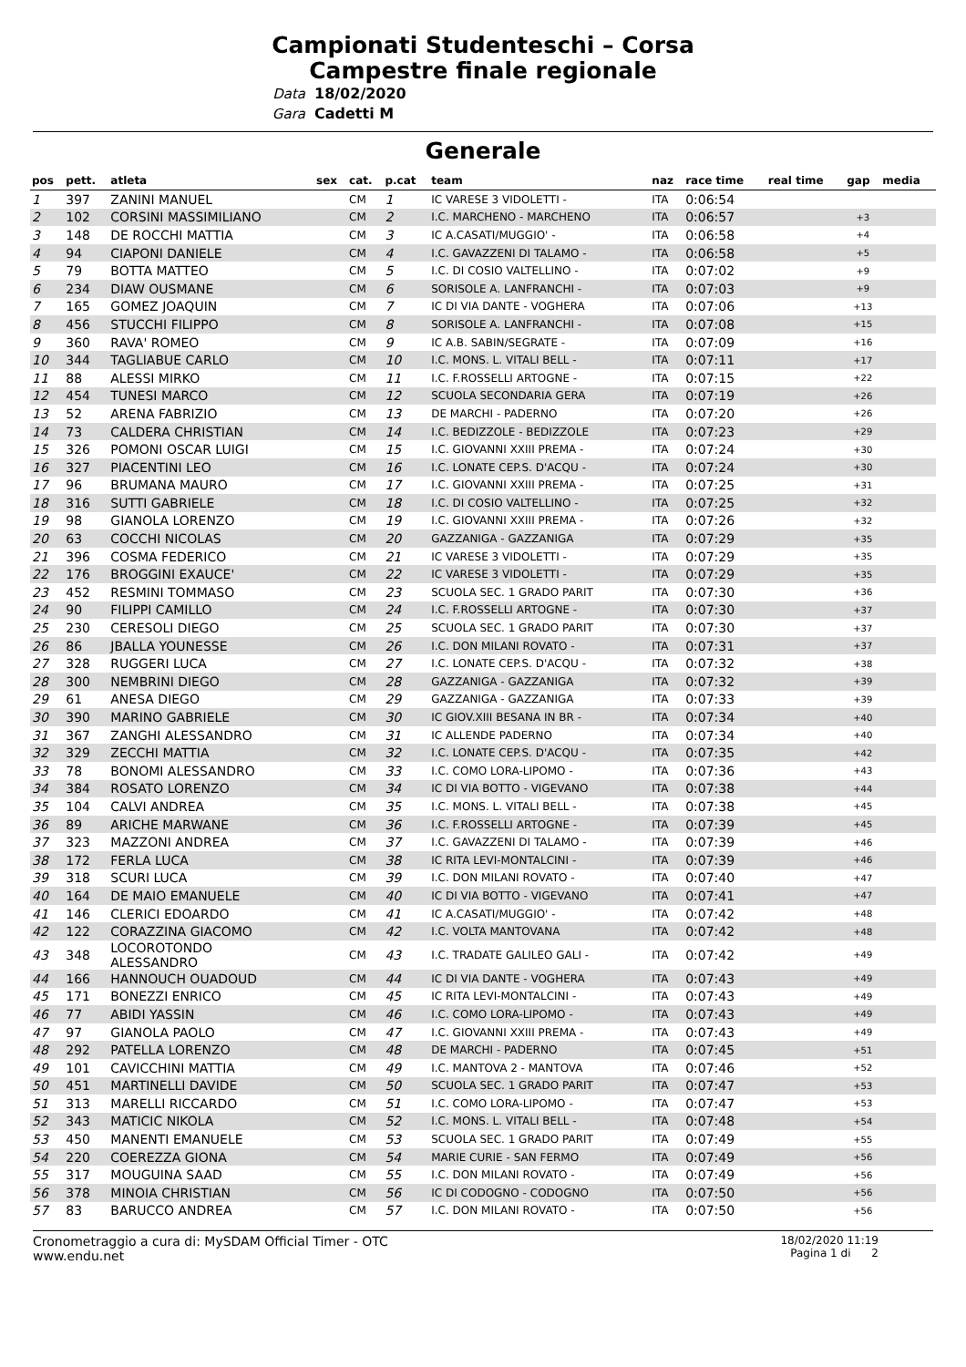Campionati Studenteschi – Corsa
Campestre finale regionale
Data 18/02/2020
Gara Cadetti M
Generale
| pos | pett. | atleta | sex | cat. | p.cat | team | naz | race time | real time | gap | media |
| --- | --- | --- | --- | --- | --- | --- | --- | --- | --- | --- | --- |
| 1 | 397 | ZANINI MANUEL | | CM | 1 | IC VARESE 3 VIDOLETTI - | ITA | 0:06:54 | | | |
| 2 | 102 | CORSINI MASSIMILIANO | | CM | 2 | I.C. MARCHENO - MARCHENO | ITA | 0:06:57 | | +3 | |
| 3 | 148 | DE ROCCHI MATTIA | | CM | 3 | IC A.CASATI/MUGGIO' - | ITA | 0:06:58 | | +4 | |
| 4 | 94 | CIAPONI DANIELE | | CM | 4 | I.C. GAVAZZENI DI TALAMO - | ITA | 0:06:58 | | +5 | |
| 5 | 79 | BOTTA MATTEO | | CM | 5 | I.C. DI COSIO VALTELLINO - | ITA | 0:07:02 | | +9 | |
| 6 | 234 | DIAW OUSMANE | | CM | 6 | SORISOLE A. LANFRANCHI - | ITA | 0:07:03 | | +9 | |
| 7 | 165 | GOMEZ JOAQUIN | | CM | 7 | IC DI VIA DANTE - VOGHERA | ITA | 0:07:06 | | +13 | |
| 8 | 456 | STUCCHI FILIPPO | | CM | 8 | SORISOLE A. LANFRANCHI - | ITA | 0:07:08 | | +15 | |
| 9 | 360 | RAVA' ROMEO | | CM | 9 | IC A.B. SABIN/SEGRATE - | ITA | 0:07:09 | | +16 | |
| 10 | 344 | TAGLIABUE CARLO | | CM | 10 | I.C. MONS. L. VITALI BELL - | ITA | 0:07:11 | | +17 | |
| 11 | 88 | ALESSI MIRKO | | CM | 11 | I.C. F.ROSSELLI ARTOGNE - | ITA | 0:07:15 | | +22 | |
| 12 | 454 | TUNESI MARCO | | CM | 12 | SCUOLA SECONDARIA GERA | ITA | 0:07:19 | | +26 | |
| 13 | 52 | ARENA FABRIZIO | | CM | 13 | DE MARCHI - PADERNO | ITA | 0:07:20 | | +26 | |
| 14 | 73 | CALDERA CHRISTIAN | | CM | 14 | I.C. BEDIZZOLE - BEDIZZOLE | ITA | 0:07:23 | | +29 | |
| 15 | 326 | POMONI OSCAR LUIGI | | CM | 15 | I.C. GIOVANNI XXIII PREMA - | ITA | 0:07:24 | | +30 | |
| 16 | 327 | PIACENTINI LEO | | CM | 16 | I.C. LONATE CEP.S. D'ACQU - | ITA | 0:07:24 | | +30 | |
| 17 | 96 | BRUMANA MAURO | | CM | 17 | I.C. GIOVANNI XXIII PREMA - | ITA | 0:07:25 | | +31 | |
| 18 | 316 | SUTTI GABRIELE | | CM | 18 | I.C. DI COSIO VALTELLINO - | ITA | 0:07:25 | | +32 | |
| 19 | 98 | GIANOLA LORENZO | | CM | 19 | I.C. GIOVANNI XXIII PREMA - | ITA | 0:07:26 | | +32 | |
| 20 | 63 | COCCHI NICOLAS | | CM | 20 | GAZZANIGA - GAZZANIGA | ITA | 0:07:29 | | +35 | |
| 21 | 396 | COSMA FEDERICO | | CM | 21 | IC VARESE 3 VIDOLETTI - | ITA | 0:07:29 | | +35 | |
| 22 | 176 | BROGGINI EXAUCE' | | CM | 22 | IC VARESE 3 VIDOLETTI - | ITA | 0:07:29 | | +35 | |
| 23 | 452 | RESMINI TOMMASO | | CM | 23 | SCUOLA SEC. 1 GRADO PARIT | ITA | 0:07:30 | | +36 | |
| 24 | 90 | FILIPPI CAMILLO | | CM | 24 | I.C. F.ROSSELLI ARTOGNE - | ITA | 0:07:30 | | +37 | |
| 25 | 230 | CERESOLI DIEGO | | CM | 25 | SCUOLA SEC. 1 GRADO PARIT | ITA | 0:07:30 | | +37 | |
| 26 | 86 | JBALLA YOUNESSE | | CM | 26 | I.C. DON MILANI ROVATO - | ITA | 0:07:31 | | +37 | |
| 27 | 328 | RUGGERI LUCA | | CM | 27 | I.C. LONATE CEP.S. D'ACQU - | ITA | 0:07:32 | | +38 | |
| 28 | 300 | NEMBRINI DIEGO | | CM | 28 | GAZZANIGA - GAZZANIGA | ITA | 0:07:32 | | +39 | |
| 29 | 61 | ANESA DIEGO | | CM | 29 | GAZZANIGA - GAZZANIGA | ITA | 0:07:33 | | +39 | |
| 30 | 390 | MARINO GABRIELE | | CM | 30 | IC GIOV.XIII BESANA IN BR - | ITA | 0:07:34 | | +40 | |
| 31 | 367 | ZANGHI ALESSANDRO | | CM | 31 | IC ALLENDE PADERNO | ITA | 0:07:34 | | +40 | |
| 32 | 329 | ZECCHI MATTIA | | CM | 32 | I.C. LONATE CEP.S. D'ACQU - | ITA | 0:07:35 | | +42 | |
| 33 | 78 | BONOMI ALESSANDRO | | CM | 33 | I.C. COMO LORA-LIPOMO - | ITA | 0:07:36 | | +43 | |
| 34 | 384 | ROSATO LORENZO | | CM | 34 | IC DI VIA BOTTO - VIGEVANO | ITA | 0:07:38 | | +44 | |
| 35 | 104 | CALVI ANDREA | | CM | 35 | I.C. MONS. L. VITALI BELL - | ITA | 0:07:38 | | +45 | |
| 36 | 89 | ARICHE MARWANE | | CM | 36 | I.C. F.ROSSELLI ARTOGNE - | ITA | 0:07:39 | | +45 | |
| 37 | 323 | MAZZONI ANDREA | | CM | 37 | I.C. GAVAZZENI DI TALAMO - | ITA | 0:07:39 | | +46 | |
| 38 | 172 | FERLA LUCA | | CM | 38 | IC RITA LEVI-MONTALCINI - | ITA | 0:07:39 | | +46 | |
| 39 | 318 | SCURI LUCA | | CM | 39 | I.C. DON MILANI ROVATO - | ITA | 0:07:40 | | +47 | |
| 40 | 164 | DE MAIO EMANUELE | | CM | 40 | IC DI VIA BOTTO - VIGEVANO | ITA | 0:07:41 | | +47 | |
| 41 | 146 | CLERICI EDOARDO | | CM | 41 | IC A.CASATI/MUGGIO' - | ITA | 0:07:42 | | +48 | |
| 42 | 122 | CORAZZINA GIACOMO | | CM | 42 | I.C. VOLTA MANTOVANA | ITA | 0:07:42 | | +48 | |
| 43 | 348 | LOCOROTONDO ALESSANDRO | | CM | 43 | I.C. TRADATE GALILEO GALI - | ITA | 0:07:42 | | +49 | |
| 44 | 166 | HANNOUCH OUADOUD | | CM | 44 | IC DI VIA DANTE - VOGHERA | ITA | 0:07:43 | | +49 | |
| 45 | 171 | BONEZZI ENRICO | | CM | 45 | IC RITA LEVI-MONTALCINI - | ITA | 0:07:43 | | +49 | |
| 46 | 77 | ABIDI YASSIN | | CM | 46 | I.C. COMO LORA-LIPOMO - | ITA | 0:07:43 | | +49 | |
| 47 | 97 | GIANOLA PAOLO | | CM | 47 | I.C. GIOVANNI XXIII PREMA - | ITA | 0:07:43 | | +49 | |
| 48 | 292 | PATELLA LORENZO | | CM | 48 | DE MARCHI - PADERNO | ITA | 0:07:45 | | +51 | |
| 49 | 101 | CAVICCHINI MATTIA | | CM | 49 | I.C. MANTOVA 2 - MANTOVA | ITA | 0:07:46 | | +52 | |
| 50 | 451 | MARTINELLI DAVIDE | | CM | 50 | SCUOLA SEC. 1 GRADO PARIT | ITA | 0:07:47 | | +53 | |
| 51 | 313 | MARELLI RICCARDO | | CM | 51 | I.C. COMO LORA-LIPOMO - | ITA | 0:07:47 | | +53 | |
| 52 | 343 | MATICIC NIKOLA | | CM | 52 | I.C. MONS. L. VITALI BELL - | ITA | 0:07:48 | | +54 | |
| 53 | 450 | MANENTI EMANUELE | | CM | 53 | SCUOLA SEC. 1 GRADO PARIT | ITA | 0:07:49 | | +55 | |
| 54 | 220 | COEREZZA GIONA | | CM | 54 | MARIE CURIE - SAN FERMO | ITA | 0:07:49 | | +56 | |
| 55 | 317 | MOUGUINA SAAD | | CM | 55 | I.C. DON MILANI ROVATO - | ITA | 0:07:49 | | +56 | |
| 56 | 378 | MINOIA CHRISTIAN | | CM | 56 | IC DI CODOGNO - CODOGNO | ITA | 0:07:50 | | +56 | |
| 57 | 83 | BARUCCO ANDREA | | CM | 57 | I.C. DON MILANI ROVATO - | ITA | 0:07:50 | | +56 | |
Cronometraggio a cura di: MySDAM Official Timer - OTC
www.endu.net
18/02/2020 11:19
Pagina 1 di 2